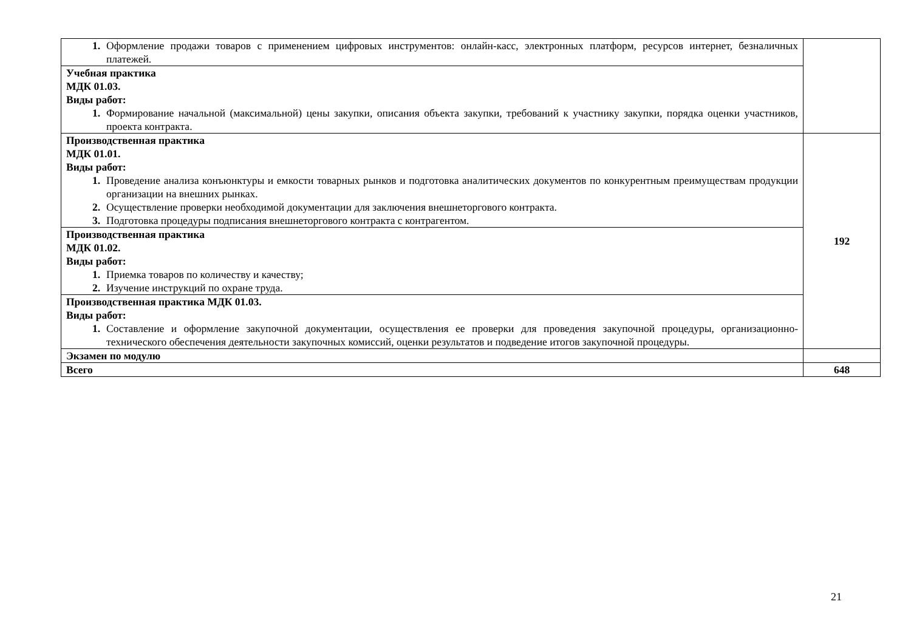| 1. Оформление продажи товаров с применением цифровых инструментов: онлайн-касс, электронных платформ, ресурсов интернет, безналичных платежей. | |
| Учебная практика МДК 01.03. Виды работ: 1. Формирование начальной (максимальной) цены закупки, описания объекта закупки, требований к участнику закупки, порядка оценки участников, проекта контракта. | |
| Производственная практика МДК 01.01. Виды работ: 1. Проведение анализа конъюнктуры и емкости товарных рынков и подготовка аналитических документов по конкурентным преимуществам продукции организации на внешних рынках. 2. Осуществление проверки необходимой документации для заключения внешнеторгового контракта. 3. Подготовка процедуры подписания внешнеторгового контракта с контрагентом. | 192 |
| Производственная практика МДК 01.02. Виды работ: 1. Приемка товаров по количеству и качеству; 2. Изучение инструкций по охране труда. | |
| Производственная практика МДК 01.03. Виды работ: 1. Составление и оформление закупочной документации, осуществления ее проверки для проведения закупочной процедуры, организационно-технического обеспечения деятельности закупочных комиссий, оценки результатов и подведение итогов закупочной процедуры. | |
| Экзамен по модулю | |
| Всего | 648 |
21